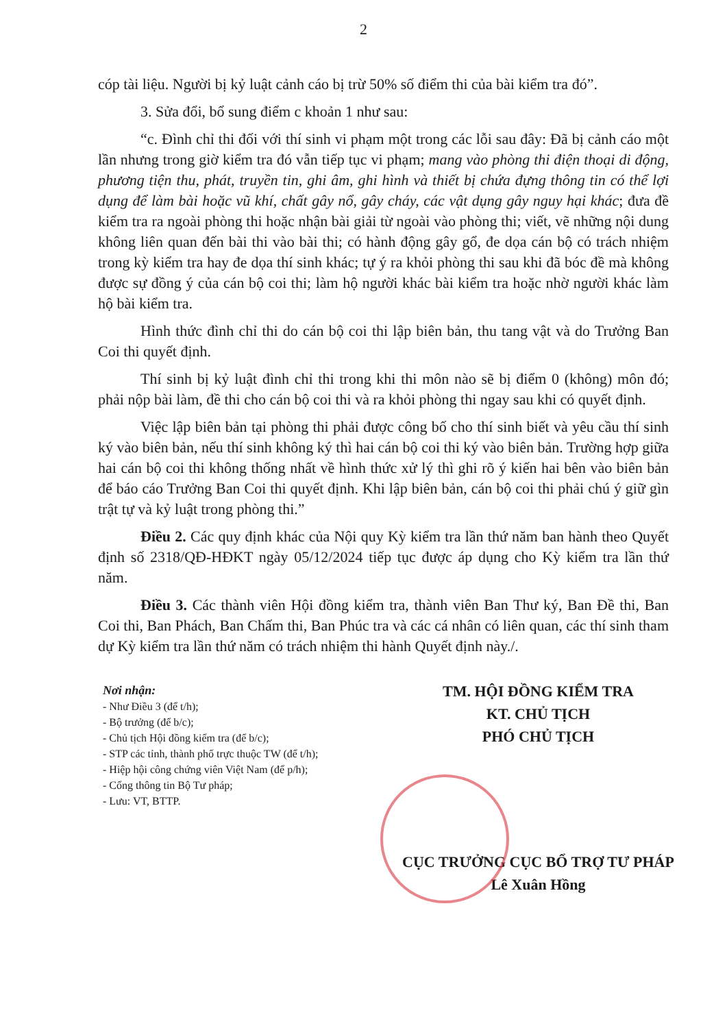2
cóp tài liệu. Người bị kỷ luật cảnh cáo bị trừ 50% số điểm thi của bài kiểm tra đó”.
3. Sửa đổi, bổ sung điểm c khoản 1 như sau:
“c. Đình chỉ thi đối với thí sinh vi phạm một trong các lỗi sau đây: Đã bị cảnh cáo một lần nhưng trong giờ kiểm tra đó vẫn tiếp tục vi phạm; mang vào phòng thi điện thoại di động, phương tiện thu, phát, truyền tin, ghi âm, ghi hình và thiết bị chứa đựng thông tin có thể lợi dụng để làm bài hoặc vũ khí, chất gây nổ, gây cháy, các vật dụng gây nguy hại khác; đưa đề kiểm tra ra ngoài phòng thi hoặc nhận bài giải từ ngoài vào phòng thi; viết, vẽ những nội dung không liên quan đến bài thi vào bài thi; có hành động gây gổ, đe dọa cán bộ có trách nhiệm trong kỳ kiểm tra hay đe dọa thí sinh khác; tự ý ra khỏi phòng thi sau khi đã bóc đề mà không được sự đồng ý của cán bộ coi thi; làm hộ người khác bài kiểm tra hoặc nhờ người khác làm hộ bài kiểm tra.
Hình thức đình chỉ thi do cán bộ coi thi lập biên bản, thu tang vật và do Trưởng Ban Coi thi quyết định.
Thí sinh bị kỷ luật đình chỉ thi trong khi thi môn nào sẽ bị điểm 0 (không) môn đó; phải nộp bài làm, đề thi cho cán bộ coi thi và ra khỏi phòng thi ngay sau khi có quyết định.
Việc lập biên bản tại phòng thi phải được công bố cho thí sinh biết và yêu cầu thí sinh ký vào biên bản, nếu thí sinh không ký thì hai cán bộ coi thi ký vào biên bản. Trường hợp giữa hai cán bộ coi thi không thống nhất về hình thức xử lý thì ghi rõ ý kiến hai bên vào biên bản để báo cáo Trưởng Ban Coi thi quyết định. Khi lập biên bản, cán bộ coi thi phải chú ý giữ gìn trật tự và kỷ luật trong phòng thi.”
Điều 2. Các quy định khác của Nội quy Kỳ kiểm tra lần thứ năm ban hành theo Quyết định số 2318/QĐ-HĐKT ngày 05/12/2024 tiếp tục được áp dụng cho Kỳ kiểm tra lần thứ năm.
Điều 3. Các thành viên Hội đồng kiểm tra, thành viên Ban Thư ký, Ban Đề thi, Ban Coi thi, Ban Phách, Ban Chấm thi, Ban Phúc tra và các cá nhân có liên quan, các thí sinh tham dự Kỳ kiểm tra lần thứ năm có trách nhiệm thi hành Quyết định này./.
Nơi nhận:
- Như Điều 3 (để t/h);
- Bộ trưởng (để b/c);
- Chủ tịch Hội đồng kiểm tra (để b/c);
- STP các tỉnh, thành phố trực thuộc TW (để t/h);
- Hiệp hội công chứng viên Việt Nam (để p/h);
- Cổng thông tin Bộ Tư pháp;
- Lưu: VT, BTTP.
TM. HỘI ĐỒNG KIỂM TRA
KT. CHỦ TỊCH
PHÓ CHỦ TỊCH
CỤC TRƯỞNG CỤC BỔ TRỢ TƯ PHÁP
Lê Xuân Hồng